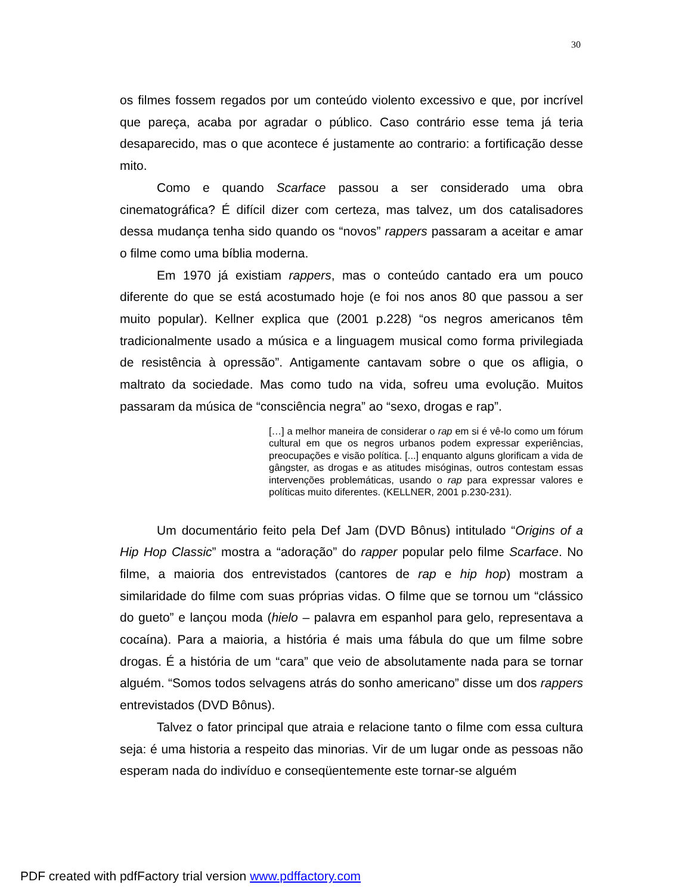30
os filmes fossem regados por um conteúdo violento excessivo e que, por incrível que pareça, acaba por agradar o público. Caso contrário esse tema já teria desaparecido, mas o que acontece é justamente ao contrario: a fortificação desse mito.
Como e quando Scarface passou a ser considerado uma obra cinematográfica? É difícil dizer com certeza, mas talvez, um dos catalisadores dessa mudança tenha sido quando os “novos” rappers passaram a aceitar e amar o filme como uma bíblia moderna.
Em 1970 já existiam rappers, mas o conteúdo cantado era um pouco diferente do que se está acostumado hoje (e foi nos anos 80 que passou a ser muito popular). Kellner explica que (2001 p.228) “os negros americanos têm tradicionalmente usado a música e a linguagem musical como forma privilegiada de resistência à opressão”. Antigamente cantavam sobre o que os afligia, o maltrato da sociedade. Mas como tudo na vida, sofreu uma evolução. Muitos passaram da música de “consciência negra” ao “sexo, drogas e rap”.
[…] a melhor maneira de considerar o rap em si é vê-lo como um fórum cultural em que os negros urbanos podem expressar experiências, preocupações e visão política. [...] enquanto alguns glorificam a vida de gângster, as drogas e as atitudes misóginas, outros contestam essas intervenções problemáticas, usando o rap para expressar valores e políticas muito diferentes. (KELLNER, 2001 p.230-231).
Um documentário feito pela Def Jam (DVD Bônus) intitulado “Origins of a Hip Hop Classic” mostra a “adoração” do rapper popular pelo filme Scarface. No filme, a maioria dos entrevistados (cantores de rap e hip hop) mostram a similaridade do filme com suas próprias vidas. O filme que se tornou um “clássico do gueto” e lançou moda (hielo – palavra em espanhol para gelo, representava a cocaína). Para a maioria, a história é mais uma fábula do que um filme sobre drogas. É a história de um “cara” que veio de absolutamente nada para se tornar alguém. “Somos todos selvagens atrás do sonho americano” disse um dos rappers entrevistados (DVD Bônus).
Talvez o fator principal que atraia e relacione tanto o filme com essa cultura seja: é uma historia a respeito das minorias. Vir de um lugar onde as pessoas não esperam nada do indivíduo e conseqüentemente este tornar-se alguém
PDF created with pdfFactory trial version www.pdffactory.com